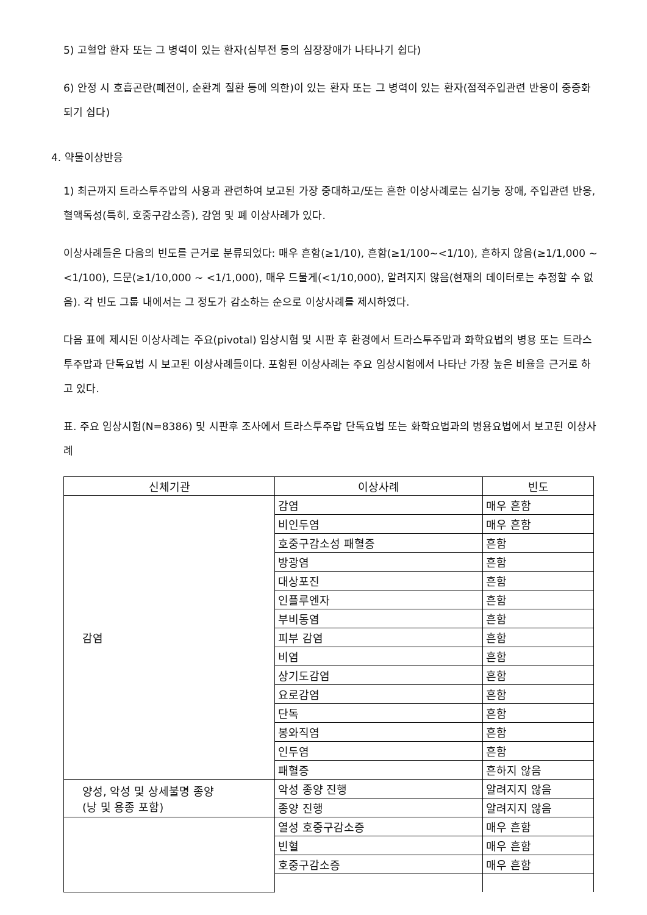5) 고혈압 환자 또는 그 병력이 있는 환자(심부전 등의 심장장애가 나타나기 쉽다)
6) 안정 시 호흡곤란(폐전이, 순환계 질환 등에 의한)이 있는 환자 또는 그 병력이 있는 환자(점적주입관련 반응이 중증화되기 쉽다)
4. 약물이상반응
1) 최근까지 트라스투주맙의 사용과 관련하여 보고된 가장 중대하고/또는 흔한 이상사례로는 심기능 장애, 주입관련 반응, 혈액독성(특히, 호중구감소증), 감염 및 폐 이상사례가 있다.
이상사례들은 다음의 빈도를 근거로 분류되었다: 매우 흔함(≥1/10), 흔함(≥1/100~<1/10), 흔하지 않음(≥1/1,000 ~ <1/100), 드문(≥1/10,000 ~ <1/1,000), 매우 드물게(<1/10,000), 알려지지 않음(현재의 데이터로는 추정할 수 없음). 각 빈도 그룹 내에서는 그 정도가 감소하는 순으로 이상사례를 제시하였다.
다음 표에 제시된 이상사례는 주요(pivotal) 임상시험 및 시판 후 환경에서 트라스투주맙과 화학요법의 병용 또는 트라스투주맙과 단독요법 시 보고된 이상사례들이다. 포함된 이상사례는 주요 임상시험에서 나타난 가장 높은 비율을 근거로 하고 있다.
표. 주요 임상시험(N=8386) 및 시판후 조사에서 트라스투주맙 단독요법 또는 화학요법과의 병용요법에서 보고된 이상사례
| 신체기관 | 이상사례 | 빈도 |
| --- | --- | --- |
| 감염 | 감염 | 매우 흔함 |
| | 비인두염 | 매우 흔함 |
| | 호중구감소성 패혈증 | 흔함 |
| | 방광염 | 흔함 |
| | 대상포진 | 흔함 |
| | 인플루엔자 | 흔함 |
| | 부비동염 | 흔함 |
| | 피부 감염 | 흔함 |
| | 비염 | 흔함 |
| | 상기도감염 | 흔함 |
| | 요로감염 | 흔함 |
| | 단독 | 흔함 |
| | 봉와직염 | 흔함 |
| | 인두염 | 흔함 |
| | 패혈증 | 흔하지 않음 |
| 양성, 악성 및 상세불명 종양 (낭 및 용종 포함) | 악성 종양 진행 | 알려지지 않음 |
| | 종양 진행 | 알려지지 않음 |
| | 열성 호중구감소증 | 매우 흔함 |
| | 빈혈 | 매우 흔함 |
| | 호중구감소증 | 매우 흔함 |